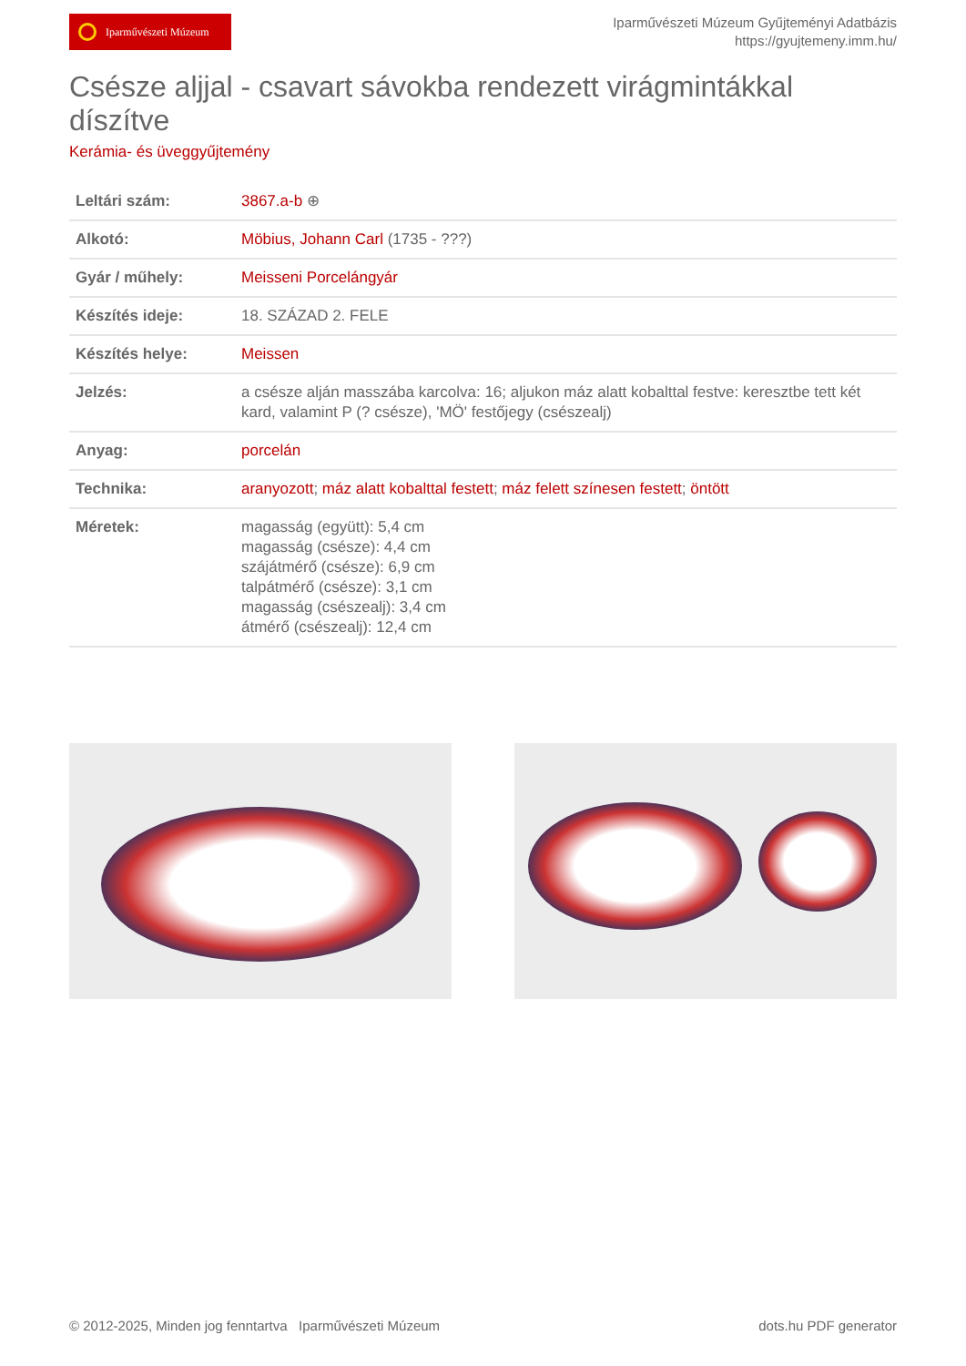Iparművészeti Múzeum
Iparművészeti Múzeum Gyűjteményi Adatbázis
https://gyujtemeny.imm.hu/
Csésze aljjal - csavart sávokba rendezett virágmintákkal díszítve
Kerámia- és üveggyűjtemény
| Leltári szám: | 3867.a-b ⊕ |
| Alkotó: | Möbius, Johann Carl (1735 - ???) |
| Gyár / műhely: | Meisseni Porcelángyár |
| Készítés ideje: | 18. SZÁZAD 2. FELE |
| Készítés helye: | Meissen |
| Jelzés: | a csésze alján masszába karcolva: 16; aljukon máz alatt kobalttal festve: keresztbe tett két kard, valamint P (? csésze), 'MÖ' festőjegy (csészealj) |
| Anyag: | porcelán |
| Technika: | aranyozott ; máz alatt kobalttal festett ; máz felett színesen festett ; öntött |
| Méretek: | magasság (együtt): 5,4 cm magasság (csésze): 4,4 cm szájátmérő (csésze): 6,9 cm talpátmérő (csésze): 3,1 cm magasság (csészealj): 3,4 cm átmérő (csészealj): 12,4 cm |
© 2012-2025, Minden jog fenntartva Iparművészeti Múzeum dots.hu PDF generator